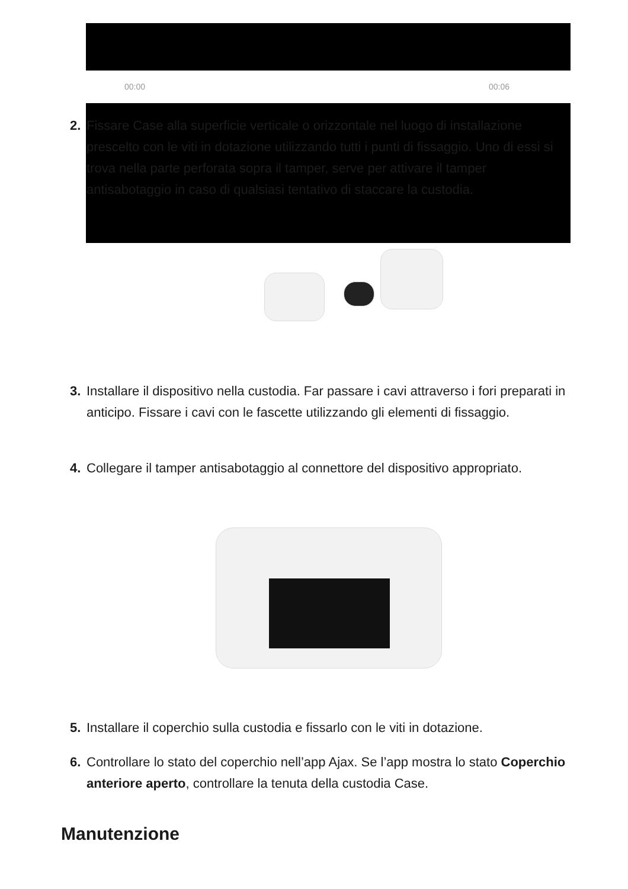00:00 00:06
2. Fissare Case alla superficie verticale o orizzontale nel luogo di installazione prescelto con le viti in dotazione utilizzando tutti i punti di fissaggio. Uno di essi si trova nella parte perforata sopra il tamper, serve per attivare il tamper antisabotaggio in caso di qualsiasi tentativo di staccare la custodia.
3. Installare il dispositivo nella custodia. Far passare i cavi attraverso i fori preparati in anticipo. Fissare i cavi con le fascette utilizzando gli elementi di fissaggio.
4. Collegare il tamper antisabotaggio al connettore del dispositivo appropriato.
5. Installare il coperchio sulla custodia e fissarlo con le viti in dotazione.
6. Controllare lo stato del coperchio nell’app Ajax. Se l’app mostra lo stato Coperchio anteriore aperto, controllare la tenuta della custodia Case.
Manutenzione